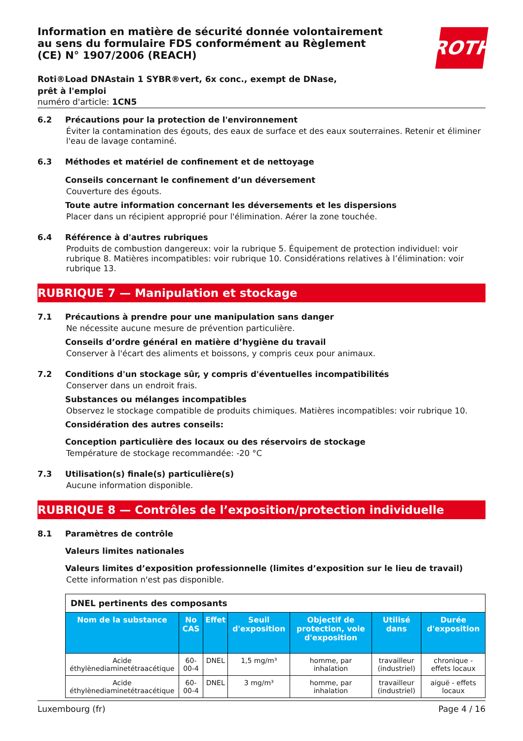Information en matière de sécurité donnée volontairement au sens du formulaire FDS conformément au Règlement (CE) N° 1907/2006 (REACH)
ROTH
Roti®Load DNAstain 1 SYBR®vert, 6x conc., exempt de DNase, prêt à l'emploi
numéro d'article: 1CN5
6.2 Précautions pour la protection de l'environnement
Éviter la contamination des égouts, des eaux de surface et des eaux souterraines. Retenir et éliminer l'eau de lavage contaminé.
6.3 Méthodes et matériel de confinement et de nettoyage
Conseils concernant le confinement d’un déversement
Couverture des égouts.
Toute autre information concernant les déversements et les dispersions
Placer dans un récipient approprié pour l'élimination. Aérer la zone touchée.
6.4 Référence à d'autres rubriques
Produits de combustion dangereux: voir la rubrique 5. Équipement de protection individuel: voir rubrique 8. Matières incompatibles: voir rubrique 10. Considérations relatives à l’élimination: voir rubrique 13.
RUBRIQUE 7 — Manipulation et stockage
7.1 Précautions à prendre pour une manipulation sans danger
Ne nécessite aucune mesure de prévention particulière.
Conseils d’ordre général en matière d’hygiène du travail
Conserver à l'écart des aliments et boissons, y compris ceux pour animaux.
7.2 Conditions d'un stockage sûr, y compris d'éventuelles incompatibilités
Conserver dans un endroit frais.
Substances ou mélanges incompatibles
Observez le stockage compatible de produits chimiques. Matières incompatibles: voir rubrique 10.
Considération des autres conseils:
Conception particulière des locaux ou des réservoirs de stockage
Température de stockage recommandée: -20 °C
7.3 Utilisation(s) finale(s) particulière(s)
Aucune information disponible.
RUBRIQUE 8 — Contrôles de l’exposition/protection individuelle
8.1 Paramètres de contrôle
Valeurs limites nationales
Valeurs limites d’exposition professionnelle (limites d’exposition sur le lieu de travail)
Cette information n'est pas disponible.
| DNEL pertinents des composants | | | | | | |
| Nom de la substance | No CAS | Effet | Seuil d'exposition | Objectif de protection, voie d'exposition | Utilisé dans | Durée d'exposition |
| Acide éthylènediaminetétraacétique | 60-00-4 | DNEL | 1,5 mg/m³ | homme, par inhalation | travailleur (industriel) | chronique - effets locaux |
| Acide éthylènediaminetétraacétique | 60-00-4 | DNEL | 3 mg/m³ | homme, par inhalation | travailleur (industriel) | aiguë - effets locaux |
Luxembourg (fr) Page 4 / 16